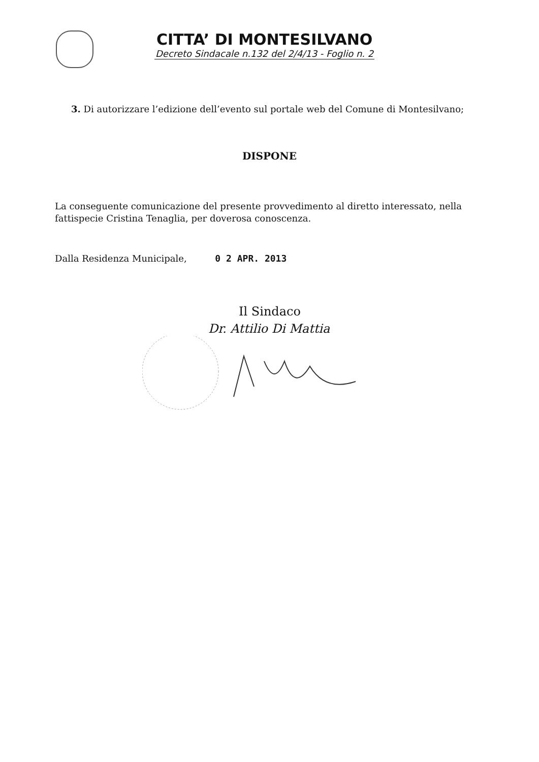CITTA’ DI MONTESILVANO
Decreto Sindacale n.132 del 2/4/13 - Foglio n. 2
3. Di autorizzare l’edizione dell’evento sul portale web del Comune di Montesilvano;
DISPONE
La conseguente comunicazione del presente provvedimento al diretto interessato, nella fattispecie Cristina Tenaglia, per doverosa conoscenza.
Dalla Residenza Municipale, 0 2 APR. 2013
Il Sindaco
Dr. Attilio Di Mattia